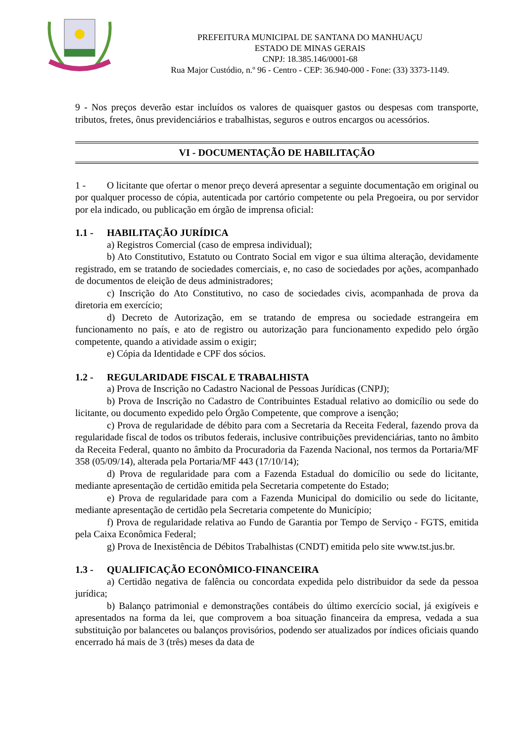PREFEITURA MUNICIPAL DE SANTANA DO MANHUAÇU
ESTADO DE MINAS GERAIS
CNPJ: 18.385.146/0001-68
Rua Major Custódio, n.º 96 - Centro - CEP: 36.940-000 - Fone: (33) 3373-1149.
9 - Nos preços deverão estar incluídos os valores de quaisquer gastos ou despesas com transporte, tributos, fretes, ônus previdenciários e trabalhistas, seguros e outros encargos ou acessórios.
VI - DOCUMENTAÇÃO DE HABILITAÇÃO
1 - O licitante que ofertar o menor preço deverá apresentar a seguinte documentação em original ou por qualquer processo de cópia, autenticada por cartório competente ou pela Pregoeira, ou por servidor por ela indicado, ou publicação em órgão de imprensa oficial:
1.1 - HABILITAÇÃO JURÍDICA
a) Registros Comercial (caso de empresa individual);
b) Ato Constitutivo, Estatuto ou Contrato Social em vigor e sua última alteração, devidamente registrado, em se tratando de sociedades comerciais, e, no caso de sociedades por ações, acompanhado de documentos de eleição de deus administradores;
c) Inscrição do Ato Constitutivo, no caso de sociedades civis, acompanhada de prova da diretoria em exercício;
d) Decreto de Autorização, em se tratando de empresa ou sociedade estrangeira em funcionamento no país, e ato de registro ou autorização para funcionamento expedido pelo órgão competente, quando a atividade assim o exigir;
e) Cópia da Identidade e CPF dos sócios.
1.2 - REGULARIDADE FISCAL E TRABALHISTA
a) Prova de Inscrição no Cadastro Nacional de Pessoas Jurídicas (CNPJ);
b) Prova de Inscrição no Cadastro de Contribuintes Estadual relativo ao domicílio ou sede do licitante, ou documento expedido pelo Órgão Competente, que comprove a isenção;
c) Prova de regularidade de débito para com a Secretaria da Receita Federal, fazendo prova da regularidade fiscal de todos os tributos federais, inclusive contribuições previdenciárias, tanto no âmbito da Receita Federal, quanto no âmbito da Procuradoria da Fazenda Nacional, nos termos da Portaria/MF 358 (05/09/14), alterada pela Portaria/MF 443 (17/10/14);
d) Prova de regularidade para com a Fazenda Estadual do domicílio ou sede do licitante, mediante apresentação de certidão emitida pela Secretaria competente do Estado;
e) Prova de regularidade para com a Fazenda Municipal do domicilio ou sede do licitante, mediante apresentação de certidão pela Secretaria competente do Município;
f) Prova de regularidade relativa ao Fundo de Garantia por Tempo de Serviço - FGTS, emitida pela Caixa Econômica Federal;
g) Prova de Inexistência de Débitos Trabalhistas (CNDT) emitida pelo site www.tst.jus.br.
1.3 - QUALIFICAÇÃO ECONÔMICO-FINANCEIRA
a) Certidão negativa de falência ou concordata expedida pelo distribuidor da sede da pessoa jurídica;
b) Balanço patrimonial e demonstrações contábeis do último exercício social, já exigíveis e apresentados na forma da lei, que comprovem a boa situação financeira da empresa, vedada a sua substituição por balancetes ou balanços provisórios, podendo ser atualizados por índices oficiais quando encerrado há mais de 3 (três) meses da data de